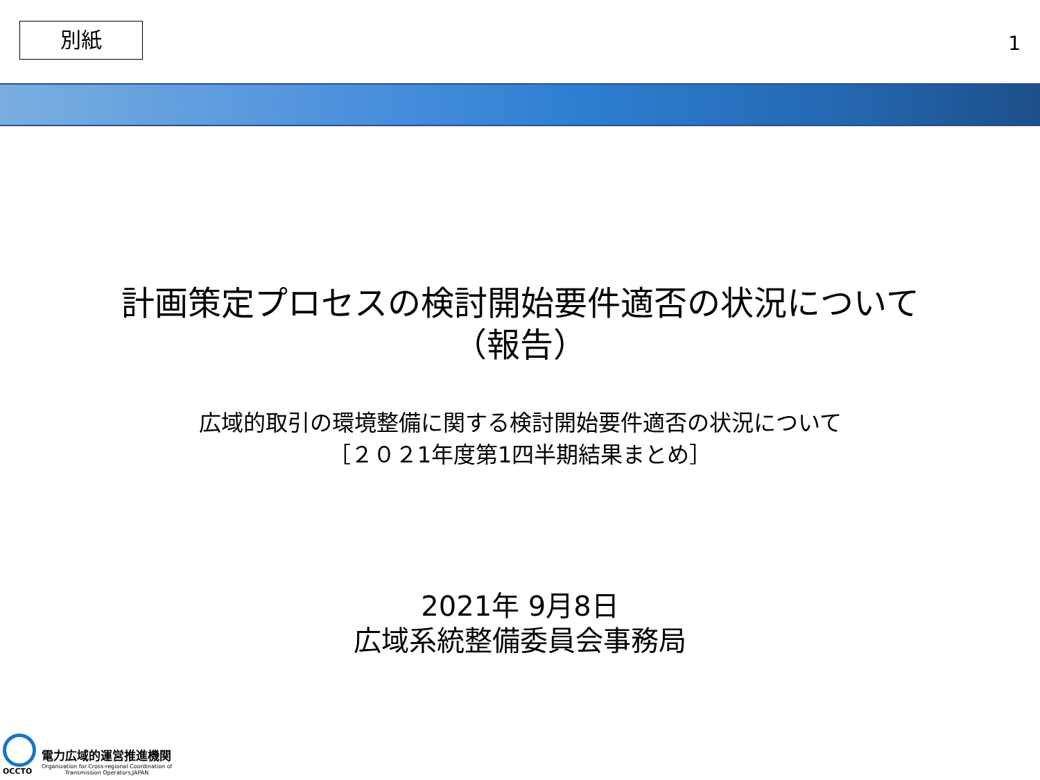別紙
1
計画策定プロセスの検討開始要件適否の状況について
（報告）
広域的取引の環境整備に関する検討開始要件適否の状況について
［２０２1年度第1四半期結果まとめ］
2021年 9月8日
広域系統整備委員会事務局
OCCTO
電力広域的運営推進機関
Organization for Cross-regional Coordination of
Transmission Operators,JAPAN